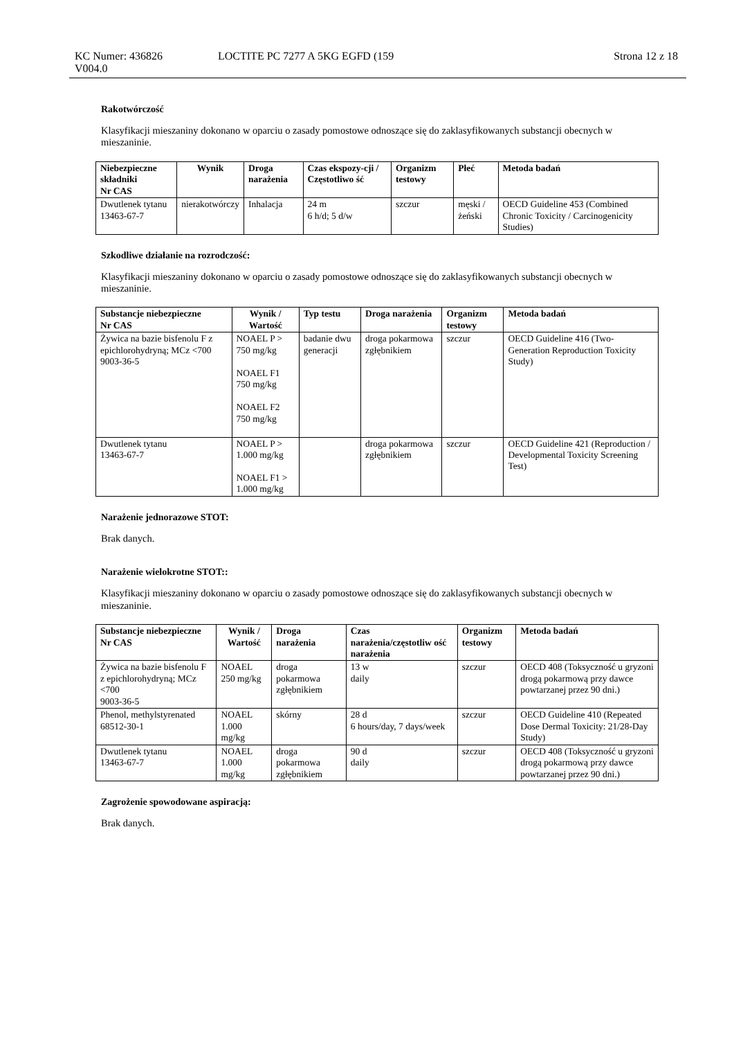KC Numer: 436826
V004.0
LOCTITE PC 7277 A 5KG EGFD (159 Strona 12 z 18
Rakotwórczość
Klasyfikacji mieszaniny dokonano w oparciu o zasady pomostowe odnoszące się do zaklasyfikowanych substancji obecnych w mieszaninie.
| Niebezpieczne składniki Nr CAS | Wynik | Droga narażenia | Czas ekspozy-cji / Częstotliwo ść | Organizm testowy | Płeć | Metoda badań |
| --- | --- | --- | --- | --- | --- | --- |
| Dwutlenek tytanu 13463-67-7 | nierakotwórczy | Inhalacja | 24 m 6 h/d; 5 d/w | szczur | męski / żeński | OECD Guideline 453 (Combined Chronic Toxicity / Carcinogenicity Studies) |
Szkodliwe działanie na rozrodczość:
Klasyfikacji mieszaniny dokonano w oparciu o zasady pomostowe odnoszące się do zaklasyfikowanych substancji obecnych w mieszaninie.
| Substancje niebezpieczne Nr CAS | Wynik / Wartość | Typ testu | Droga narażenia | Organizm testowy | Metoda badań |
| --- | --- | --- | --- | --- | --- |
| Żywica na bazie bisfenolu F z epichlorohydryną; MCz <700 9003-36-5 | NOAEL P > 750 mg/kg NOAEL F1 750 mg/kg NOAEL F2 750 mg/kg | badanie dwu generacji | droga pokarmowa zgłębnikiem | szczur | OECD Guideline 416 (Two-Generation Reproduction Toxicity Study) |
| Dwutlenek tytanu 13463-67-7 | NOAEL P > 1.000 mg/kg NOAEL F1 > 1.000 mg/kg | | droga pokarmowa zgłębnikiem | szczur | OECD Guideline 421 (Reproduction / Developmental Toxicity Screening Test) |
Narażenie jednorazowe STOT:
Brak danych.
Narażenie wielokrotne STOT::
Klasyfikacji mieszaniny dokonano w oparciu o zasady pomostowe odnoszące się do zaklasyfikowanych substancji obecnych w mieszaninie.
| Substancje niebezpieczne Nr CAS | Wynik / Wartość | Droga narażenia | Czas narażenia/częstotliw ość narażenia | Organizm testowy | Metoda badań |
| --- | --- | --- | --- | --- | --- |
| Żywica na bazie bisfenolu F z epichlorohydryną; MCz <700 9003-36-5 | NOAEL 250 mg/kg | droga pokarmowa zgłębnikiem | 13 w daily | szczur | OECD 408 (Toksyczność u gryzoni drogą pokarmową przy dawce powtarzanej przez 90 dni.) |
| Phenol, methylstyrenated 68512-30-1 | NOAEL 1.000 mg/kg | skórny | 28 d 6 hours/day, 7 days/week | szczur | OECD Guideline 410 (Repeated Dose Dermal Toxicity: 21/28-Day Study) |
| Dwutlenek tytanu 13463-67-7 | NOAEL 1.000 mg/kg | droga pokarmowa zgłębnikiem | 90 d daily | szczur | OECD 408 (Toksyczność u gryzoni drogą pokarmową przy dawce powtarzanej przez 90 dni.) |
Zagrożenie spowodowane aspiracją:
Brak danych.